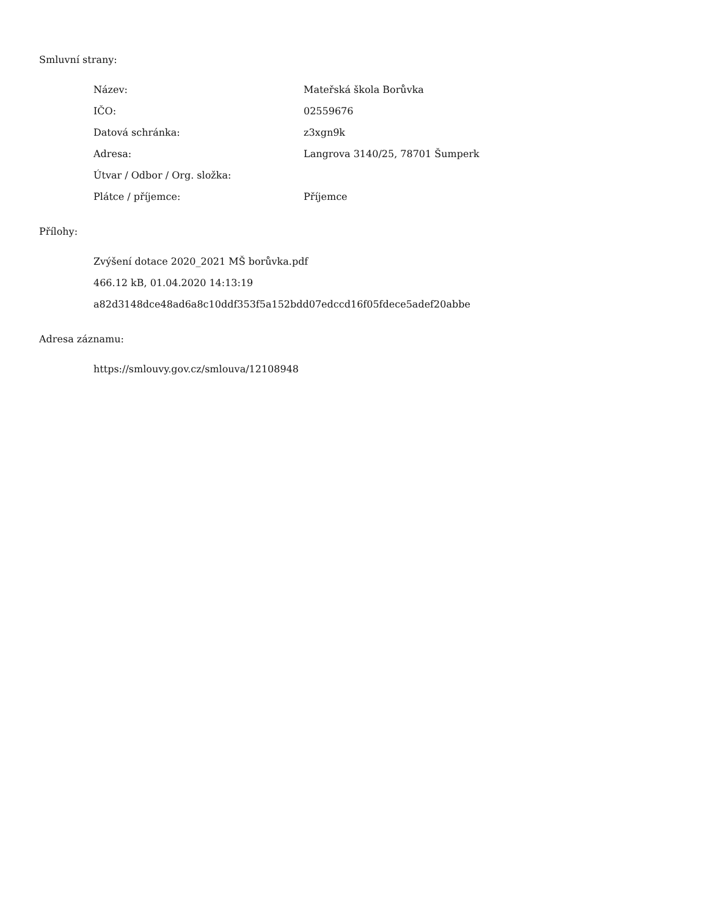Smluvní strany:
Název: Mateřská škola Borůvka
IČO: 02559676
Datová schránka: z3xgn9k
Adresa: Langrova 3140/25, 78701 Šumperk
Útvar / Odbor / Org. složka:
Plátce / příjemce: Příjemce
Přílohy:
Zvýšení dotace 2020_2021 MŠ borůvka.pdf
466.12 kB, 01.04.2020 14:13:19
a82d3148dce48ad6a8c10ddf353f5a152bdd07edccd16f05fdece5adef20abbe
Adresa záznamu:
https://smlouvy.gov.cz/smlouva/12108948